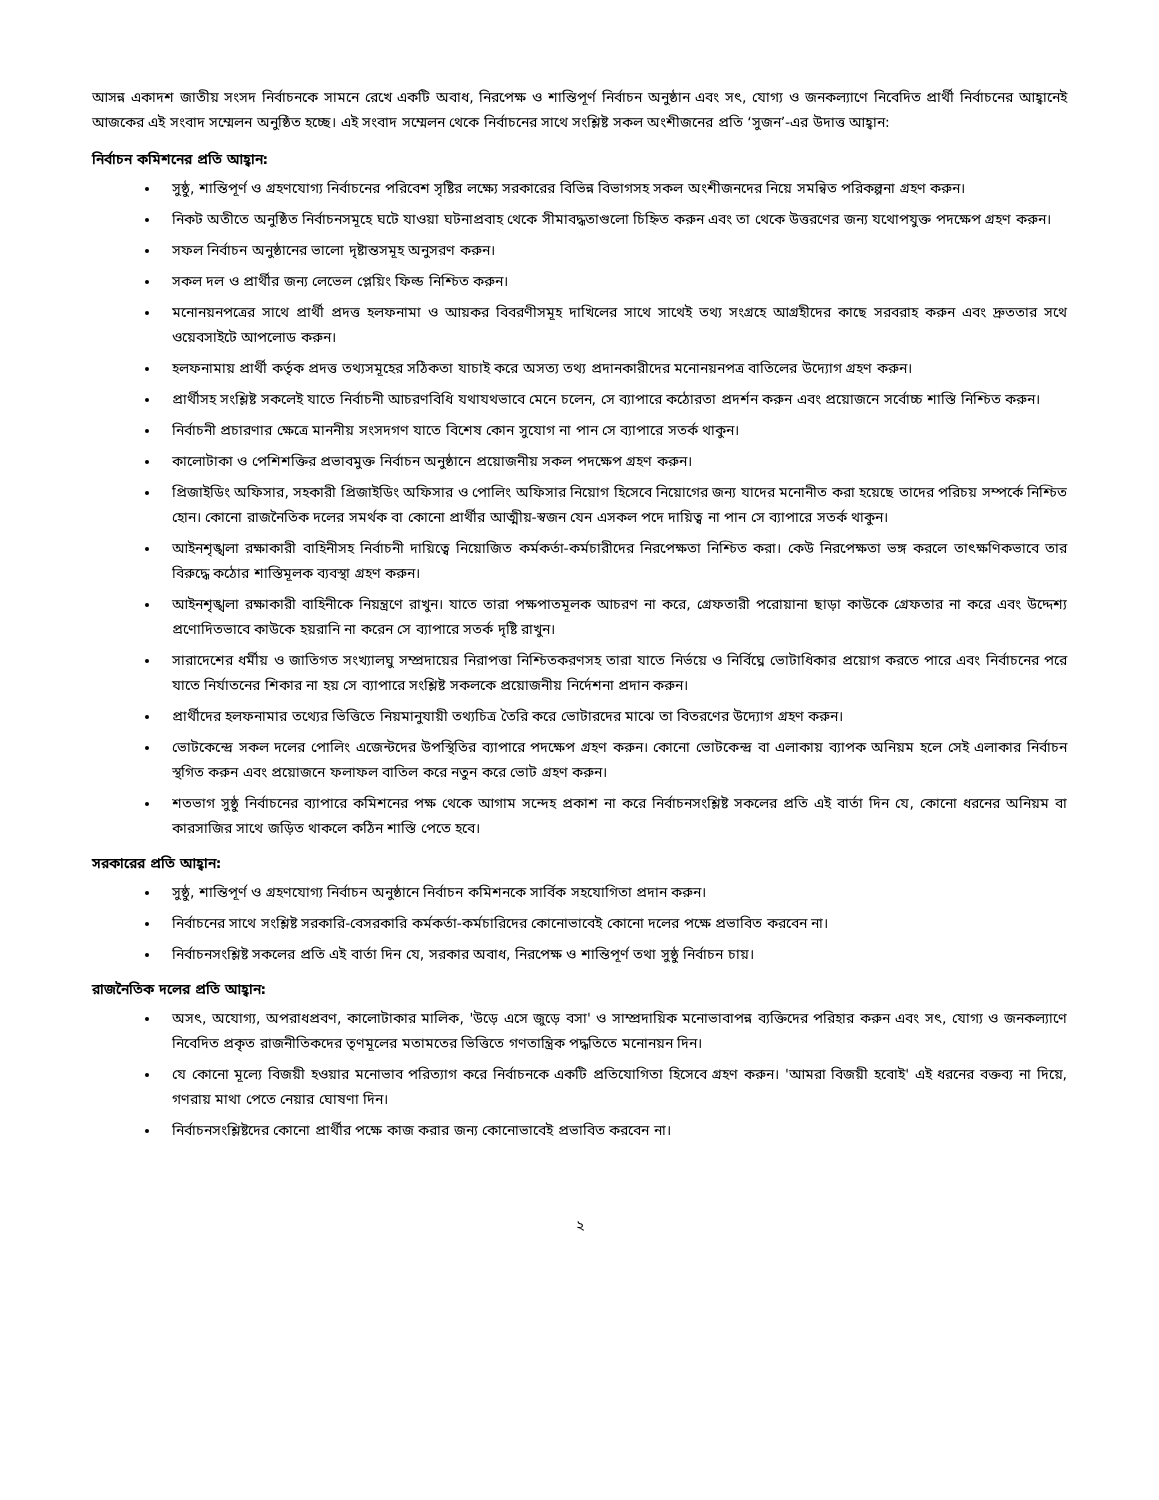আসন্ন একাদশ জাতীয় সংসদ নির্বাচনকে সামনে রেখে একটি অবাধ, নিরপেক্ষ ও শান্তিপূর্ণ নির্বাচন অনুষ্ঠান এবং সৎ, যোগ্য ও জনকল্যাণে নিবেদিত প্রার্থী নির্বাচনের আহ্বানেই আজকের এই সংবাদ সম্মেলন অনুষ্ঠিত হচ্ছে। এই সংবাদ সম্মেলন থেকে নির্বাচনের সাথে সংশ্লিষ্ট সকল অংশীজনের প্রতি ‘সুজন’-এর উদাত্ত আহ্বান:
নির্বাচন কমিশনের প্রতি আহ্বান:
সুষ্ঠু, শান্তিপূর্ণ ও গ্রহণযোগ্য নির্বাচনের পরিবেশ সৃষ্টির লক্ষ্যে সরকারের বিভিন্ন বিভাগসহ সকল অংশীজনদের নিয়ে সমন্বিত পরিকল্পনা গ্রহণ করুন।
নিকট অতীতে অনুষ্ঠিত নির্বাচনসমূহে ঘটে যাওয়া ঘটনাপ্রবাহ থেকে সীমাবদ্ধতাগুলো চিহ্নিত করুন এবং তা থেকে উত্তরণের জন্য যথোপযুক্ত পদক্ষেপ গ্রহণ করুন।
সফল নির্বাচন অনুষ্ঠানের ভালো দৃষ্টান্তসমূহ অনুসরণ করুন।
সকল দল ও প্রার্থীর জন্য লেভেল প্লেয়িং ফিল্ড নিশ্চিত করুন।
মনোনয়নপত্রের সাথে প্রার্থী প্রদত্ত হলফনামা ও আয়কর বিবরণীসমূহ দাখিলের সাথে সাথেই তথ্য সংগ্রহে আগ্রহীদের কাছে সরবরাহ করুন এবং দ্রুততার সথে ওয়েবসাইটে আপলোড করুন।
হলফনামায় প্রার্থী কর্তৃক প্রদত্ত তথ্যসমূহের সঠিকতা যাচাই করে অসত্য তথ্য প্রদানকারীদের মনোনয়নপত্র বাতিলের উদ্যোগ গ্রহণ করুন।
প্রার্থীসহ সংশ্লিষ্ট সকলেই যাতে নির্বাচনী আচরণবিধি যথাযথভাবে মেনে চলেন, সে ব্যাপারে কঠোরতা প্রদর্শন করুন এবং প্রয়োজনে সর্বোচ্চ শাস্তি নিশ্চিত করুন।
নির্বাচনী প্রচারণার ক্ষেত্রে মাননীয় সংসদগণ যাতে বিশেষ কোন সুযোগ না পান সে ব্যাপারে সতর্ক থাকুন।
কালোটাকা ও পেশিশক্তির প্রভাবমুক্ত নির্বাচন অনুষ্ঠানে প্রয়োজনীয় সকল পদক্ষেপ গ্রহণ করুন।
প্রিজাইডিং অফিসার, সহকারী প্রিজাইডিং অফিসার ও পোলিং অফিসার নিয়োগ হিসেবে নিয়োগের জন্য যাদের মনোনীত করা হয়েছে তাদের পরিচয় সম্পর্কে নিশ্চিত হোন। কোনো রাজনৈতিক দলের সমর্থক বা কোনো প্রার্থীর আত্মীয়-স্বজন যেন এসকল পদে দায়িত্ব না পান সে ব্যাপারে সতর্ক থাকুন।
আইনশৃঙ্খলা রক্ষাকারী বাহিনীসহ নির্বাচনী দায়িত্বে নিয়োজিত কর্মকর্তা-কর্মচারীদের নিরপেক্ষতা নিশ্চিত করা। কেউ নিরপেক্ষতা ভঙ্গ করলে তাৎক্ষণিকভাবে তার বিরুদ্ধে কঠোর শাস্তিমূলক ব্যবস্থা গ্রহণ করুন।
আইনশৃঙ্খলা রক্ষাকারী বাহিনীকে নিয়ন্ত্রণে রাখুন। যাতে তারা পক্ষপাতমূলক আচরণ না করে, গ্রেফতারী পরোয়ানা ছাড়া কাউকে গ্রেফতার না করে এবং উদ্দেশ্য প্রণোদিতভাবে কাউকে হয়রানি না করেন সে ব্যাপারে সতর্ক দৃষ্টি রাখুন।
সারাদেশের ধর্মীয় ও জাতিগত সংখ্যালঘু সম্প্রদায়ের নিরাপত্তা নিশ্চিতকরণসহ তারা যাতে নির্ভয়ে ও নির্বিঘ্নে ভোটাধিকার প্রয়োগ করতে পারে এবং নির্বাচনের পরে যাতে নির্যাতনের শিকার না হয় সে ব্যাপারে সংশ্লিষ্ট সকলকে প্রয়োজনীয় নির্দেশনা প্রদান করুন।
প্রার্থীদের হলফনামার তথ্যের ভিত্তিতে নিয়মানুযায়ী তথ্যচিত্র তৈরি করে ভোটারদের মাঝে তা বিতরণের উদ্যোগ গ্রহণ করুন।
ভোটকেন্দ্রে সকল দলের পোলিং এজেন্টদের উপস্থিতির ব্যাপারে পদক্ষেপ গ্রহণ করুন। কোনো ভোটকেন্দ্র বা এলাকায় ব্যাপক অনিয়ম হলে সেই এলাকার নির্বাচন স্থগিত করুন এবং প্রয়োজনে ফলাফল বাতিল করে নতুন করে ভোট গ্রহণ করুন।
শতভাগ সুষ্ঠু নির্বাচনের ব্যাপারে কমিশনের পক্ষ থেকে আগাম সন্দেহ প্রকাশ না করে নির্বাচনসংশ্লিষ্ট সকলের প্রতি এই বার্তা দিন যে, কোনো ধরনের অনিয়ম বা কারসাজির সাথে জড়িত থাকলে কঠিন শাস্তি পেতে হবে।
সরকারের প্রতি আহ্বান:
সুষ্ঠু, শান্তিপূর্ণ ও গ্রহণযোগ্য নির্বাচন অনুষ্ঠানে নির্বাচন কমিশনকে সার্বিক সহযোগিতা প্রদান করুন।
নির্বাচনের সাথে সংশ্লিষ্ট সরকারি-বেসরকারি কর্মকর্তা-কর্মচারিদের কোনোভাবেই কোনো দলের পক্ষে প্রভাবিত করবেন না।
নির্বাচনসংশ্লিষ্ট সকলের প্রতি এই বার্তা দিন যে, সরকার অবাধ, নিরপেক্ষ ও শান্তিপূর্ণ তথা সুষ্ঠু নির্বাচন চায়।
রাজনৈতিক দলের প্রতি আহ্বান:
অসৎ, অযোগ্য, অপরাধপ্রবণ, কালোটাকার মালিক, 'উড়ে এসে জুড়ে বসা' ও সাম্প্রদায়িক মনোভাবাপন্ন ব্যক্তিদের পরিহার করুন এবং সৎ, যোগ্য ও জনকল্যাণে নিবেদিত প্রকৃত রাজনীতিকদের তৃণমূলের মতামতের ভিত্তিতে গণতান্ত্রিক পদ্ধতিতে মনোনয়ন দিন।
যে কোনো মূল্যে বিজয়ী হওয়ার মনোভাব পরিত্যাগ করে নির্বাচনকে একটি প্রতিযোগিতা হিসেবে গ্রহণ করুন। 'আমরা বিজয়ী হবোই' এই ধরনের বক্তব্য না দিয়ে, গণরায় মাথা পেতে নেয়ার ঘোষণা দিন।
নির্বাচনসংশ্লিষ্টদের কোনো প্রার্থীর পক্ষে কাজ করার জন্য কোনোভাবেই প্রভাবিত করবেন না।
২